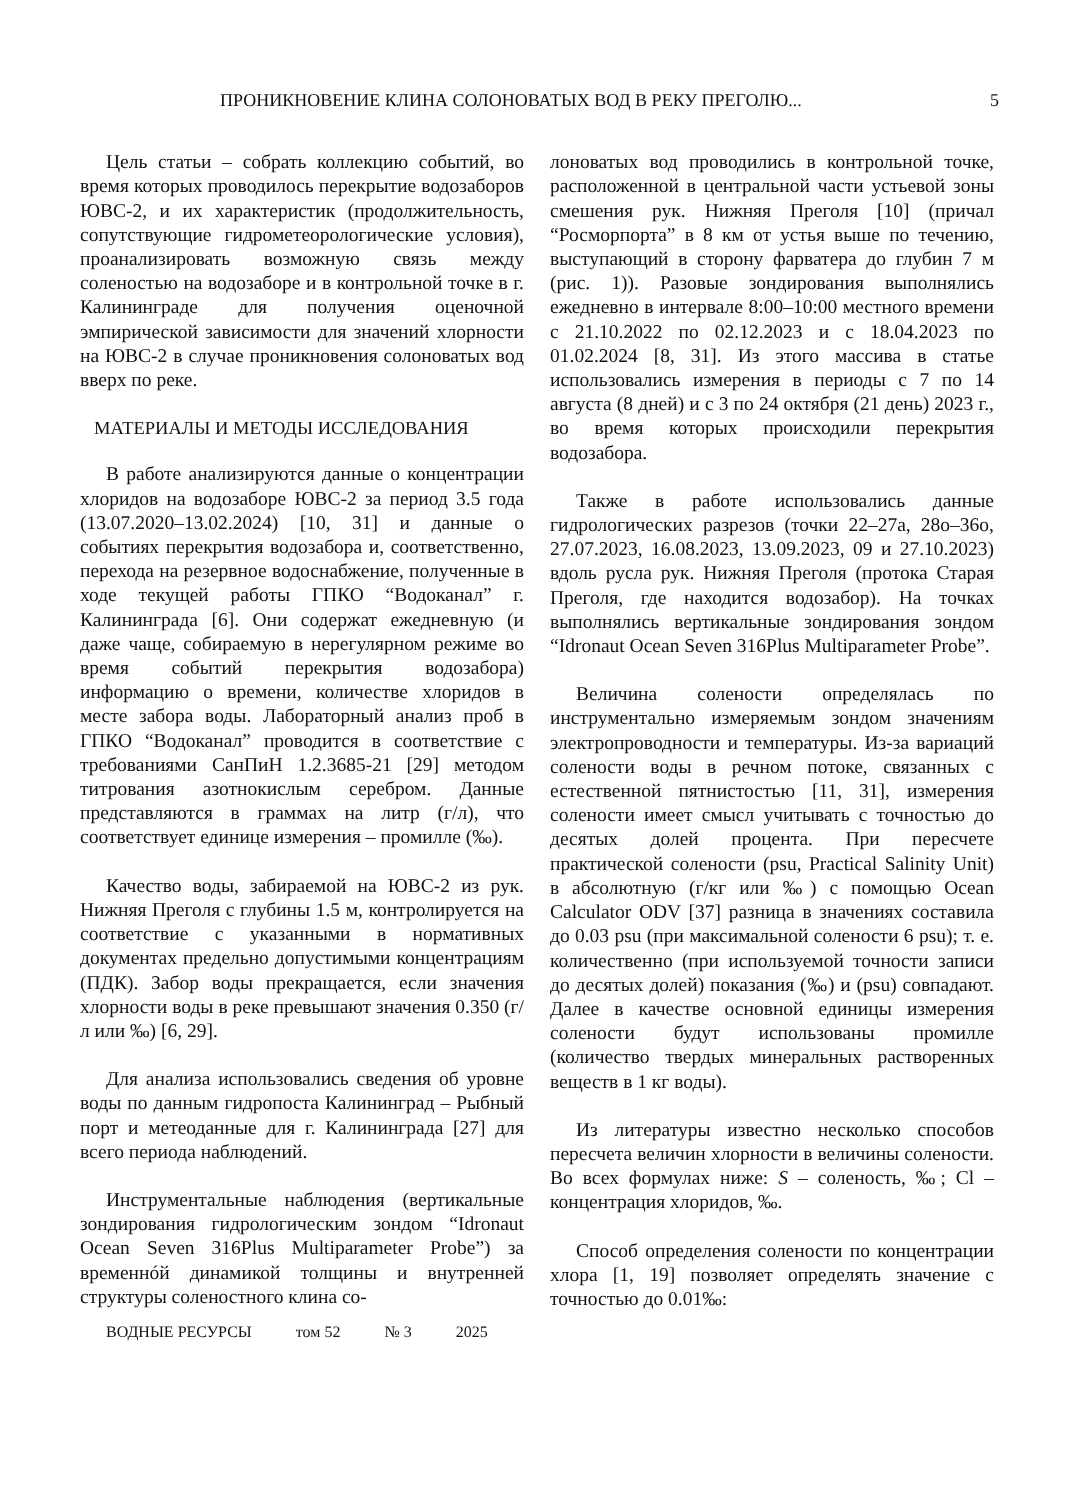ПРОНИКНОВЕНИЕ КЛИНА СОЛОНОВАТЫХ ВОД В РЕКУ ПРЕГОЛЮ... 5
Цель статьи – собрать коллекцию событий, во время которых проводилось перекрытие водозаборов ЮВС-2, и их характеристик (продолжительность, сопутствующие гидрометеорологические условия), проанализировать возможную связь между соленостью на водозаборе и в контрольной точке в г. Калининграде для получения оценочной эмпирической зависимости для значений хлорности на ЮВС-2 в случае проникновения солоноватых вод вверх по реке.
МАТЕРИАЛЫ И МЕТОДЫ ИССЛЕДОВАНИЯ
В работе анализируются данные о концентрации хлоридов на водозаборе ЮВС-2 за период 3.5 года (13.07.2020–13.02.2024) [10, 31] и данные о событиях перекрытия водозабора и, соответственно, перехода на резервное водоснабжение, полученные в ходе текущей работы ГПКО “Водоканал” г. Калининграда [6]. Они содержат ежедневную (и даже чаще, собираемую в нерегулярном режиме во время событий перекрытия водозабора) информацию о времени, количестве хлоридов в месте забора воды. Лабораторный анализ проб в ГПКО “Водоканал” проводится в соответствие с требованиями СанПиН 1.2.3685-21 [29] методом титрования азотнокислым серебром. Данные представляются в граммах на литр (г/л), что соответствует единице измерения – промилле (‰).
Качество воды, забираемой на ЮВС-2 из рук. Нижняя Преголя с глубины 1.5 м, контролируется на соответствие с указанными в нормативных документах предельно допустимыми концентрациям (ПДК). Забор воды прекращается, если значения хлорности воды в реке превышают значения 0.350 (г/л или ‰) [6, 29].
Для анализа использовались сведения об уровне воды по данным гидропоста Калининград – Рыбный порт и метеоданные для г. Калининграда [27] для всего периода наблюдений.
Инструментальные наблюдения (вертикальные зондирования гидрологическим зондом “Idronaut Ocean Seven 316Plus Multiparameter Probe”) за временнóй динамикой толщины и внутренней структуры соленостного клина со-
лоноватых вод проводились в контрольной точке, расположенной в центральной части устьевой зоны смешения рук. Нижняя Преголя [10] (причал “Росморпорта” в 8 км от устья выше по течению, выступающий в сторону фарватера до глубин 7 м (рис. 1)). Разовые зондирования выполнялись ежедневно в интервале 8:00–10:00 местного времени с 21.10.2022 по 02.12.2023 и с 18.04.2023 по 01.02.2024 [8, 31]. Из этого массива в статье использовались измерения в периоды с 7 по 14 августа (8 дней) и с 3 по 24 октября (21 день) 2023 г., во время которых происходили перекрытия водозабора.
Также в работе использовались данные гидрологических разрезов (точки 22–27а, 28о–36о, 27.07.2023, 16.08.2023, 13.09.2023, 09 и 27.10.2023) вдоль русла рук. Нижняя Преголя (протока Старая Преголя, где находится водозабор). На точках выполнялись вертикальные зондирования зондом “Idronaut Ocean Seven 316Plus Multiparameter Probe”.
Величина солености определялась по инструментально измеряемым зондом значениям электропроводности и температуры. Из-за вариаций солености воды в речном потоке, связанных с естественной пятнистостью [11, 31], измерения солености имеет смысл учитывать с точностью до десятых долей процента. При пересчете практической солености (psu, Practical Salinity Unit) в абсолютную (г/кг или ‰) с помощью Ocean Calculator ODV [37] разница в значениях составила до 0.03 psu (при максимальной солености 6 psu); т. е. количественно (при используемой точности записи до десятых долей) показания (‰) и (psu) совпадают. Далее в качестве основной единицы измерения солености будут использованы промилле (количество твердых минеральных растворенных веществ в 1 кг воды).
Из литературы известно несколько способов пересчета величин хлорности в величины солености. Во всех формулах ниже: S – соленость, ‰; Cl – концентрация хлоридов, ‰.
Способ определения солености по концентрации хлора [1, 19] позволяет определять значение с точностью до 0.01‰:
ВОДНЫЕ РЕСУРСЫ том 52 № 3 2025